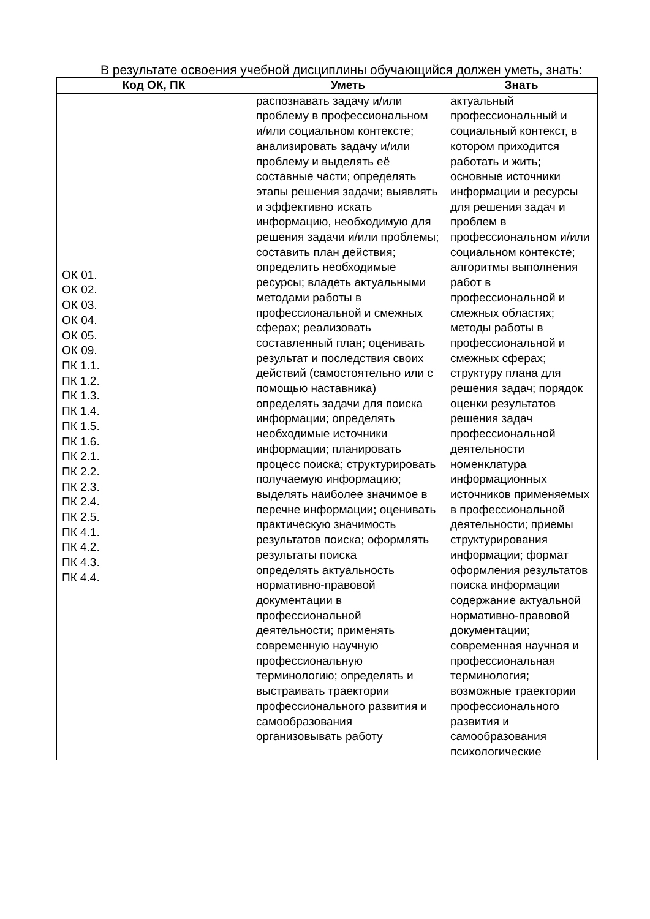В результате освоения учебной дисциплины обучающийся должен уметь, знать:
| Код ОК, ПК | Уметь | Знать |
| --- | --- | --- |
| ОК 01. ОК 02. ОК 03. ОК 04. ОК 05. ОК 09. ПК 1.1. ПК 1.2. ПК 1.3. ПК 1.4. ПК 1.5. ПК 1.6. ПК 2.1. ПК 2.2. ПК 2.3. ПК 2.4. ПК 2.5. ПК 4.1. ПК 4.2. ПК 4.3. ПК 4.4. | распознавать задачу и/или проблему в профессиональном и/или социальном контексте; анализировать задачу и/или проблему и выделять её составные части; определять этапы решения задачи; выявлять и эффективно искать информацию, необходимую для решения задачи и/или проблемы; составить план действия; определить необходимые ресурсы; владеть актуальными методами работы в профессиональной и смежных сферах; реализовать составленный план; оценивать результат и последствия своих действий (самостоятельно или с помощью наставника) определять задачи для поиска информации; определять необходимые источники информации; планировать процесс поиска; структурировать получаемую информацию; выделять наиболее значимое в перечне информации; оценивать практическую значимость результатов поиска; оформлять результаты поиска определять актуальность нормативно-правовой документации в профессиональной деятельности; применять современную научную профессиональную терминологию; определять и выстраивать траектории профессионального развития и самообразования организовывать работу | актуальный профессиональный и социальный контекст, в котором приходится работать и жить; основные источники информации и ресурсы для решения задач и проблем в профессиональном и/или социальном контексте; алгоритмы выполнения работ в профессиональной и смежных областях; методы работы в профессиональной и смежных сферах; структуру плана для решения задач; порядок оценки результатов решения задач профессиональной деятельности номенклатура информационных источников применяемых в профессиональной деятельности; приемы структурирования информации; формат оформления результатов поиска информации содержание актуальной нормативно-правовой документации; современная научная и профессиональная терминология; возможные траектории профессионального развития и самообразования психологические |